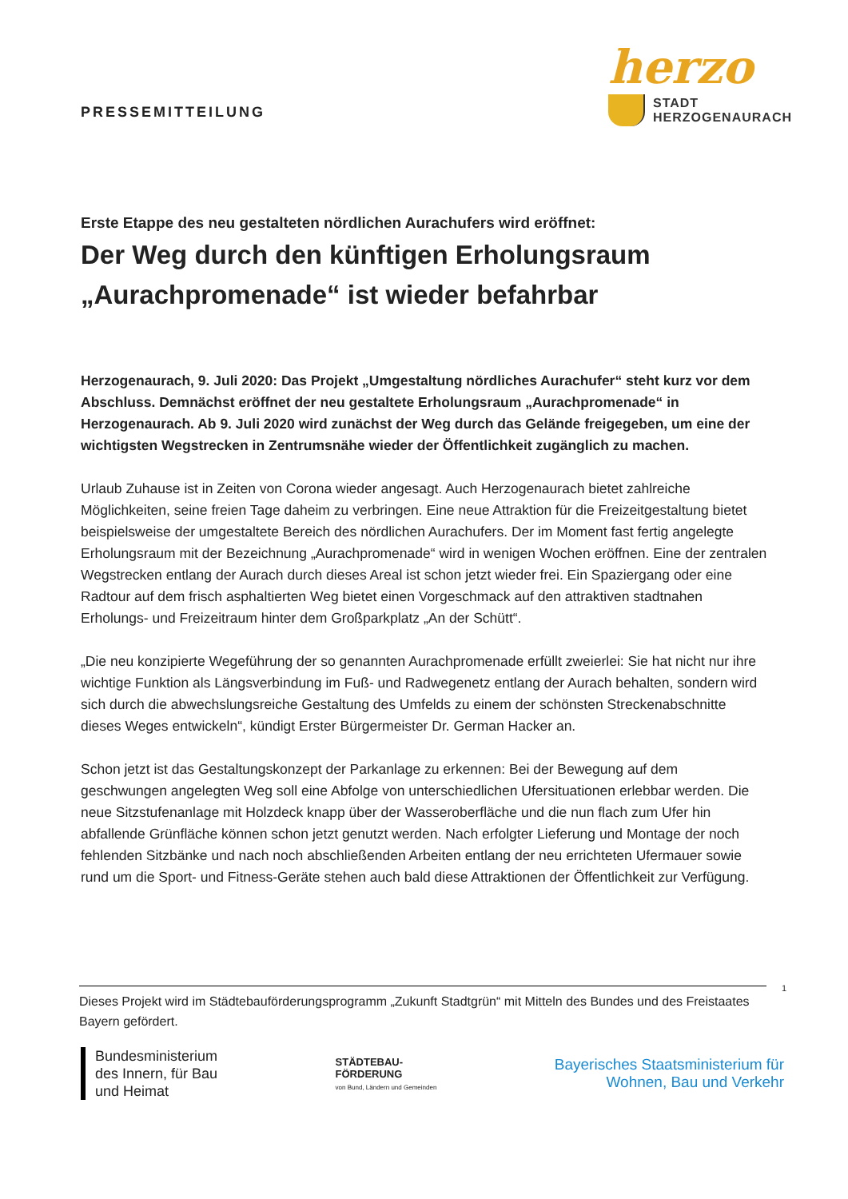PRESSEMITTEILUNG
herzo
STADT
HERZOGENAURACH
Erste Etappe des neu gestalteten nördlichen Aurachufers wird eröffnet:
Der Weg durch den künftigen Erholungsraum „Aurachpromenade“ ist wieder befahrbar
Herzogenaurach, 9. Juli 2020: Das Projekt „Umgestaltung nördliches Aurachufer“ steht kurz vor dem Abschluss. Demnächst eröffnet der neu gestaltete Erholungsraum „Aurachpromenade“ in Herzogenaurach. Ab 9. Juli 2020 wird zunächst der Weg durch das Gelände freigegeben, um eine der wichtigsten Wegstrecken in Zentrumsnähe wieder der Öffentlichkeit zugänglich zu machen.
Urlaub Zuhause ist in Zeiten von Corona wieder angesagt. Auch Herzogenaurach bietet zahlreiche Möglichkeiten, seine freien Tage daheim zu verbringen. Eine neue Attraktion für die Freizeitgestaltung bietet beispielsweise der umgestaltete Bereich des nördlichen Aurachufers. Der im Moment fast fertig angelegte Erholungsraum mit der Bezeichnung „Aurachpromenade“ wird in wenigen Wochen eröffnen. Eine der zentralen Wegstrecken entlang der Aurach durch dieses Areal ist schon jetzt wieder frei. Ein Spaziergang oder eine Radtour auf dem frisch asphaltierten Weg bietet einen Vorgeschmack auf den attraktiven stadtnahen Erholungs- und Freizeitraum hinter dem Großparkplatz „An der Schütt“.
„Die neu konzipierte Wegeführung der so genannten Aurachpromenade erfüllt zweierlei: Sie hat nicht nur ihre wichtige Funktion als Längsverbindung im Fuß- und Radwegenetz entlang der Aurach behalten, sondern wird sich durch die abwechslungsreiche Gestaltung des Umfelds zu einem der schönsten Streckenabschnitte dieses Weges entwickeln“, kündigt Erster Bürgermeister Dr. German Hacker an.
Schon jetzt ist das Gestaltungskonzept der Parkanlage zu erkennen: Bei der Bewegung auf dem geschwungen angelegten Weg soll eine Abfolge von unterschiedlichen Ufersituationen erlebbar werden. Die neue Sitzstufenanlage mit Holzdeck knapp über der Wasseroberfläche und die nun flach zum Ufer hin abfallende Grünfläche können schon jetzt genutzt werden. Nach erfolgter Lieferung und Montage der noch fehlenden Sitzbänke und nach noch abschließenden Arbeiten entlang der neu errichteten Ufermauer sowie rund um die Sport- und Fitness-Geräte stehen auch bald diese Attraktionen der Öffentlichkeit zur Verfügung.
Dieses Projekt wird im Städtebauförderungsprogramm „Zukunft Stadtgrün“ mit Mitteln des Bundes und des Freistaates Bayern gefördert.
1
Bundesministerium
des Innern, für Bau
und Heimat
STÄDTEBAU-
FÖRDERUNG
von Bund, Ländern und Gemeinden
Bayerisches Staatsministerium für
Wohnen, Bau und Verkehr